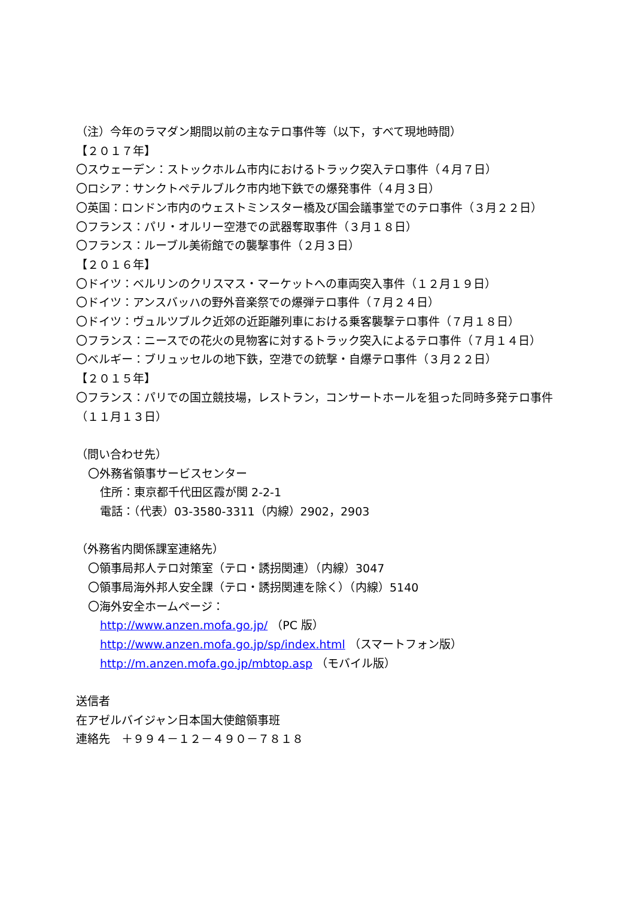（注）今年のラマダン期間以前の主なテロ事件等（以下，すべて現地時間）
【２０１７年】
〇スウェーデン：ストックホルム市内におけるトラック突入テロ事件（４月７日）
〇ロシア：サンクトペテルブルク市内地下鉄での爆発事件（４月３日）
〇英国：ロンドン市内のウェストミンスター橋及び国会議事堂でのテロ事件（３月２２日）
〇フランス：パリ・オルリー空港での武器奪取事件（３月１８日）
〇フランス：ルーブル美術館での襲撃事件（２月３日）
【２０１６年】
〇ドイツ：ベルリンのクリスマス・マーケットへの車両突入事件（１２月１９日）
〇ドイツ：アンスバッハの野外音楽祭での爆弾テロ事件（７月２４日）
〇ドイツ：ヴュルツブルク近郊の近距離列車における乗客襲撃テロ事件（７月１８日）
〇フランス：ニースでの花火の見物客に対するトラック突入によるテロ事件（７月１４日）
〇ベルギー：ブリュッセルの地下鉄，空港での銃撃・自爆テロ事件（３月２２日）
【２０１５年】
〇フランス：パリでの国立競技場，レストラン，コンサートホールを狙った同時多発テロ事件
（１１月１３日）
（問い合わせ先）
〇外務省領事サービスセンター
住所：東京都千代田区霞が関 2-2-1
電話：（代表）03-3580-3311（内線）2902，2903
（外務省内関係課室連絡先）
〇領事局邦人テロ対策室（テロ・誘拐関連）（内線）3047
〇領事局海外邦人安全課（テロ・誘拐関連を除く）（内線）5140
〇海外安全ホームページ：
http://www.anzen.mofa.go.jp/ （PC 版）
http://www.anzen.mofa.go.jp/sp/index.html （スマートフォン版）
http://m.anzen.mofa.go.jp/mbtop.asp （モバイル版）
送信者
在アゼルバイジャン日本国大使館領事班
連絡先　＋９９４－１２－４９０－７８１８